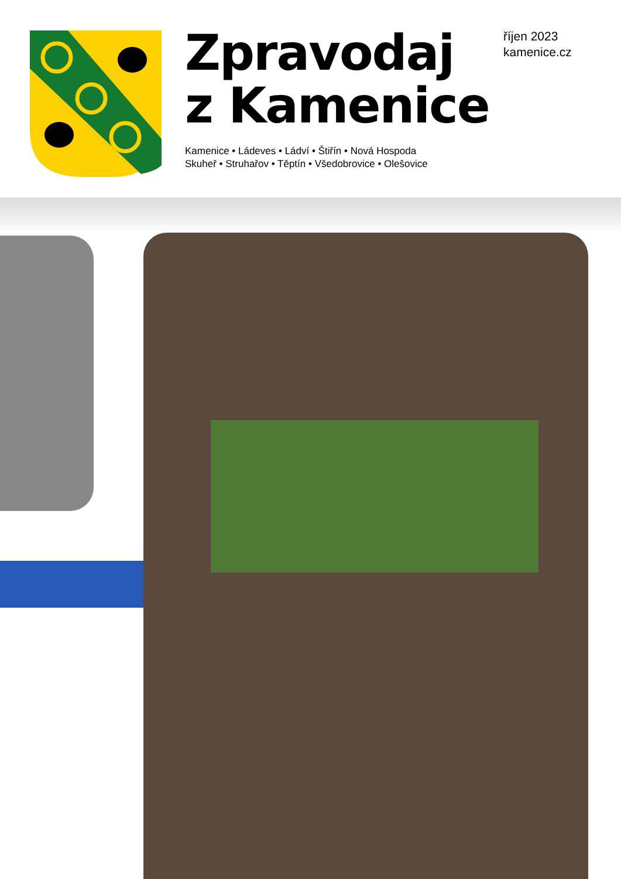Zpravodaj
z Kamenice
Kamenice • Ládeves • Ládví • Štiřín • Nová Hospoda
Skuheř • Struhařov • Těptín • Všedobrovice • Olešovice
říjen 2023
kamenice.cz